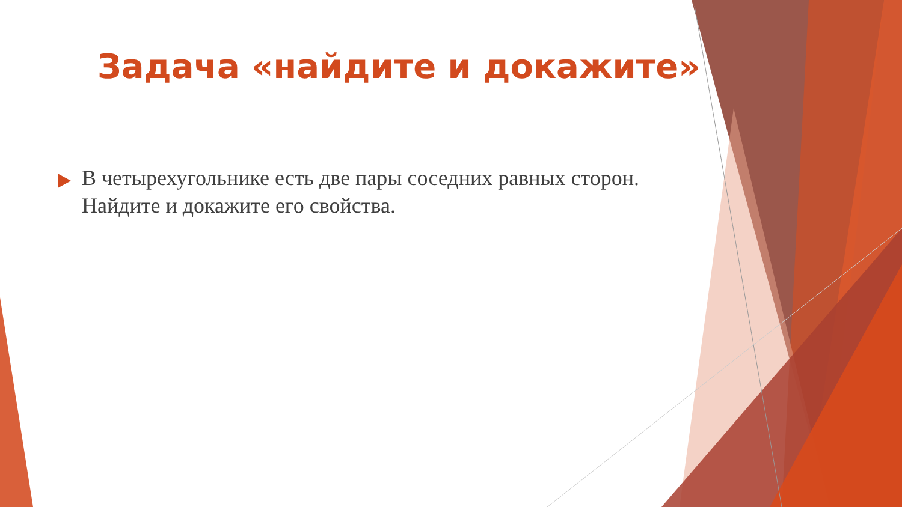Задача «найдите и докажите»
В четырехугольнике есть две пары соседних равных сторон. Найдите и докажите его свойства.